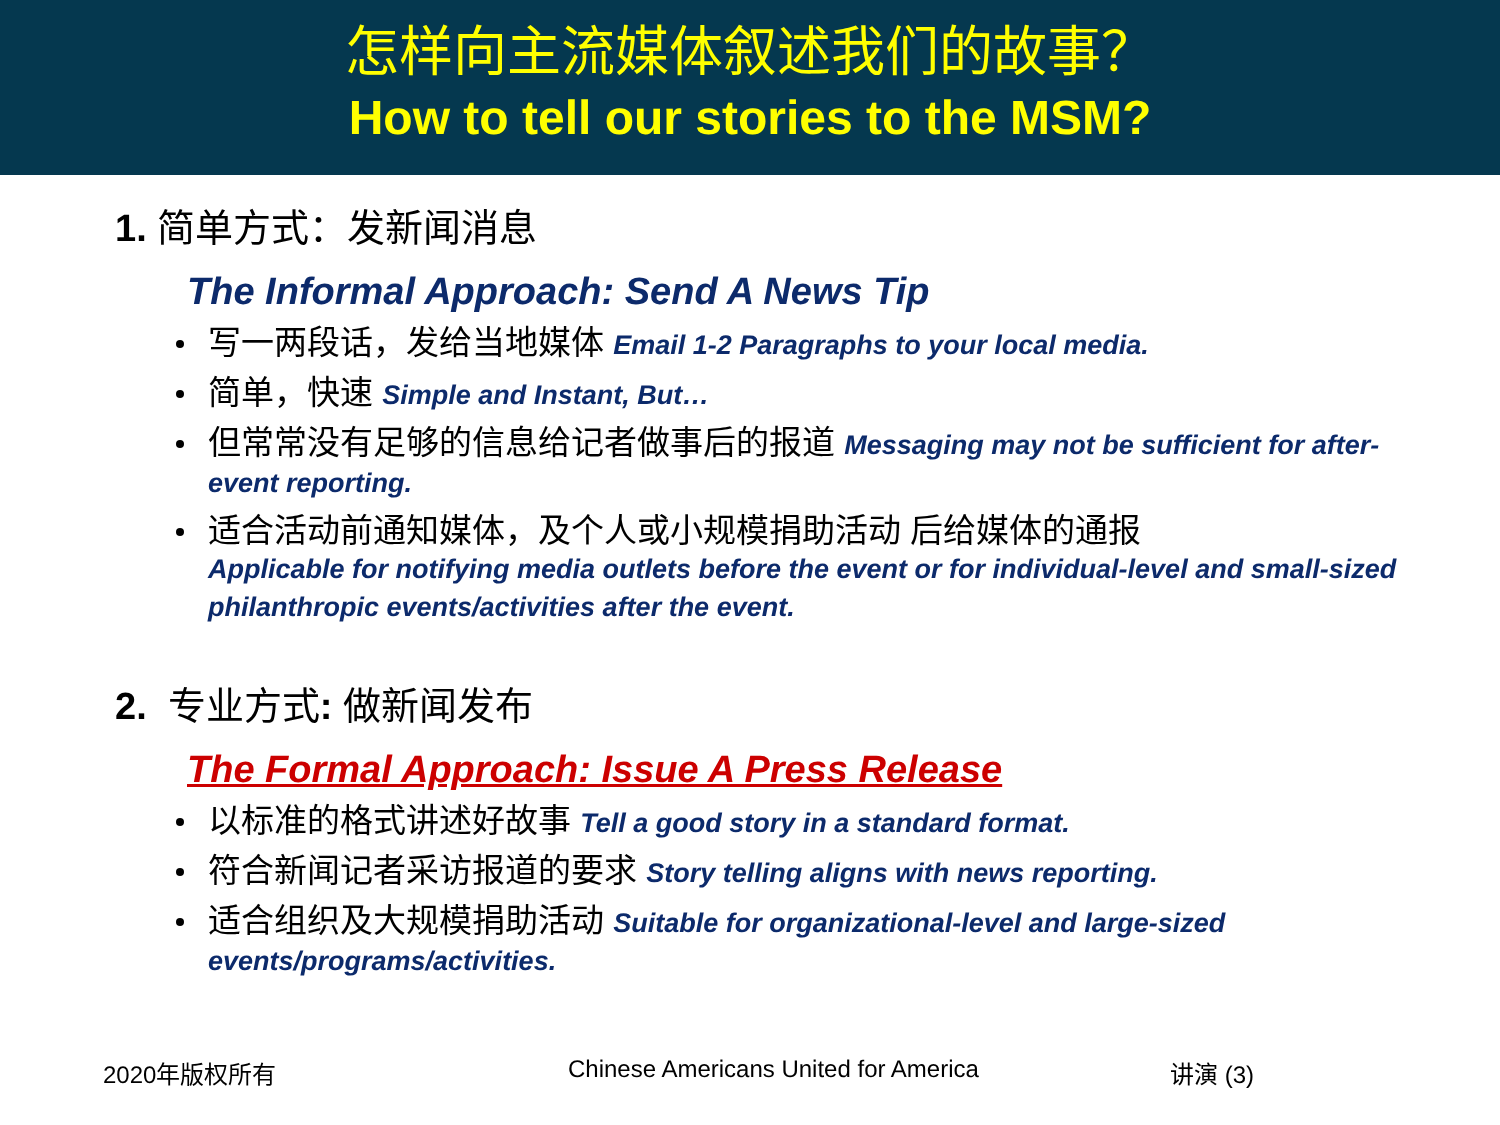怎样向主流媒体叙述我们的故事？
How to tell our stories to the MSM?
1. 简单方式：发新闻消息
The Informal Approach: Send A News Tip
写一两段话，发给当地媒体 Email 1-2 Paragraphs to your local media.
简单，快速 Simple and Instant, But…
但常常没有足够的信息给记者做事后的报道 Messaging may not be sufficient for after-event reporting.
适合活动前通知媒体，及个人或小规模捐助活动 后给媒体的通报
Applicable for notifying media outlets before the event or for individual-level and small-sized philanthropic events/activities after the event.
2. 专业方式: 做新闻发布
The Formal Approach: Issue A Press Release
以标准的格式讲述好故事 Tell a good story in a standard format.
符合新闻记者采访报道的要求 Story telling aligns with news reporting.
适合组织及大规模捐助活动 Suitable for organizational-level and large-sized events/programs/activities.
2020年版权所有 Chinese Americans United for America 讲演 (3)